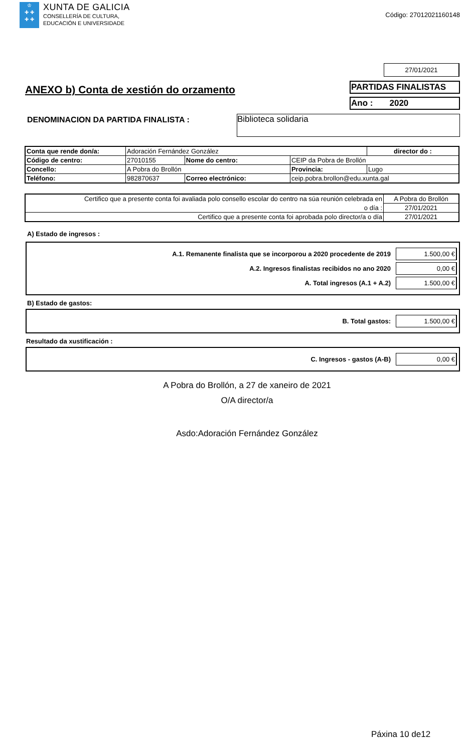♔
✚ ✚
✚ ✚
XUNTA DE GALICIA
CONSELLERÍA DE CULTURA,
EDUCACIÓN E UNIVERSIDADE
Código: 27012021160148
27/01/2021
ANEXO b) Conta de xestión do orzamento
PARTIDAS FINALISTAS
Ano : 2020
DENOMINACION DA PARTIDA FINALISTA :
Biblioteca solidaria
| Conta que rende don/a: | Adoración Fernández González | | | | director do : |
| Código de centro: | 27010155 | Nome do centro: | CEIP da Pobra de Brollón | | |
| Concello: | A Pobra do Brollón | | | Provincia: | Lugo |
| Teléfono: | 982870637 | Correo electrónico: | | ceip.pobra.brollon@edu.xunta.gal | |
| Certifico que a presente conta foi avaliada polo consello escolar do centro na súa reunión celebrada en | A Pobra do Brollón |
| o día : | 27/01/2021 |
| Certifico que a presente conta foi aprobada polo director/a o día | 27/01/2021 |
A) Estado de ingresos :
A.1. Remanente finalista que se incorporou a 2020 procedente de 2019 1.500,00 €
A.2. Ingresos finalistas recibidos no ano 2020 0,00 €
A. Total ingresos (A.1 + A.2) 1.500,00 €
B) Estado de gastos:
B. Total gastos: 1.500,00 €
Resultado da xustificación :
C. Ingresos - gastos (A-B) 0,00 €
A Pobra do Brollón, a 27 de xaneiro de 2021
O/A director/a
Asdo:Adoración Fernández González
Páxina 10 de12